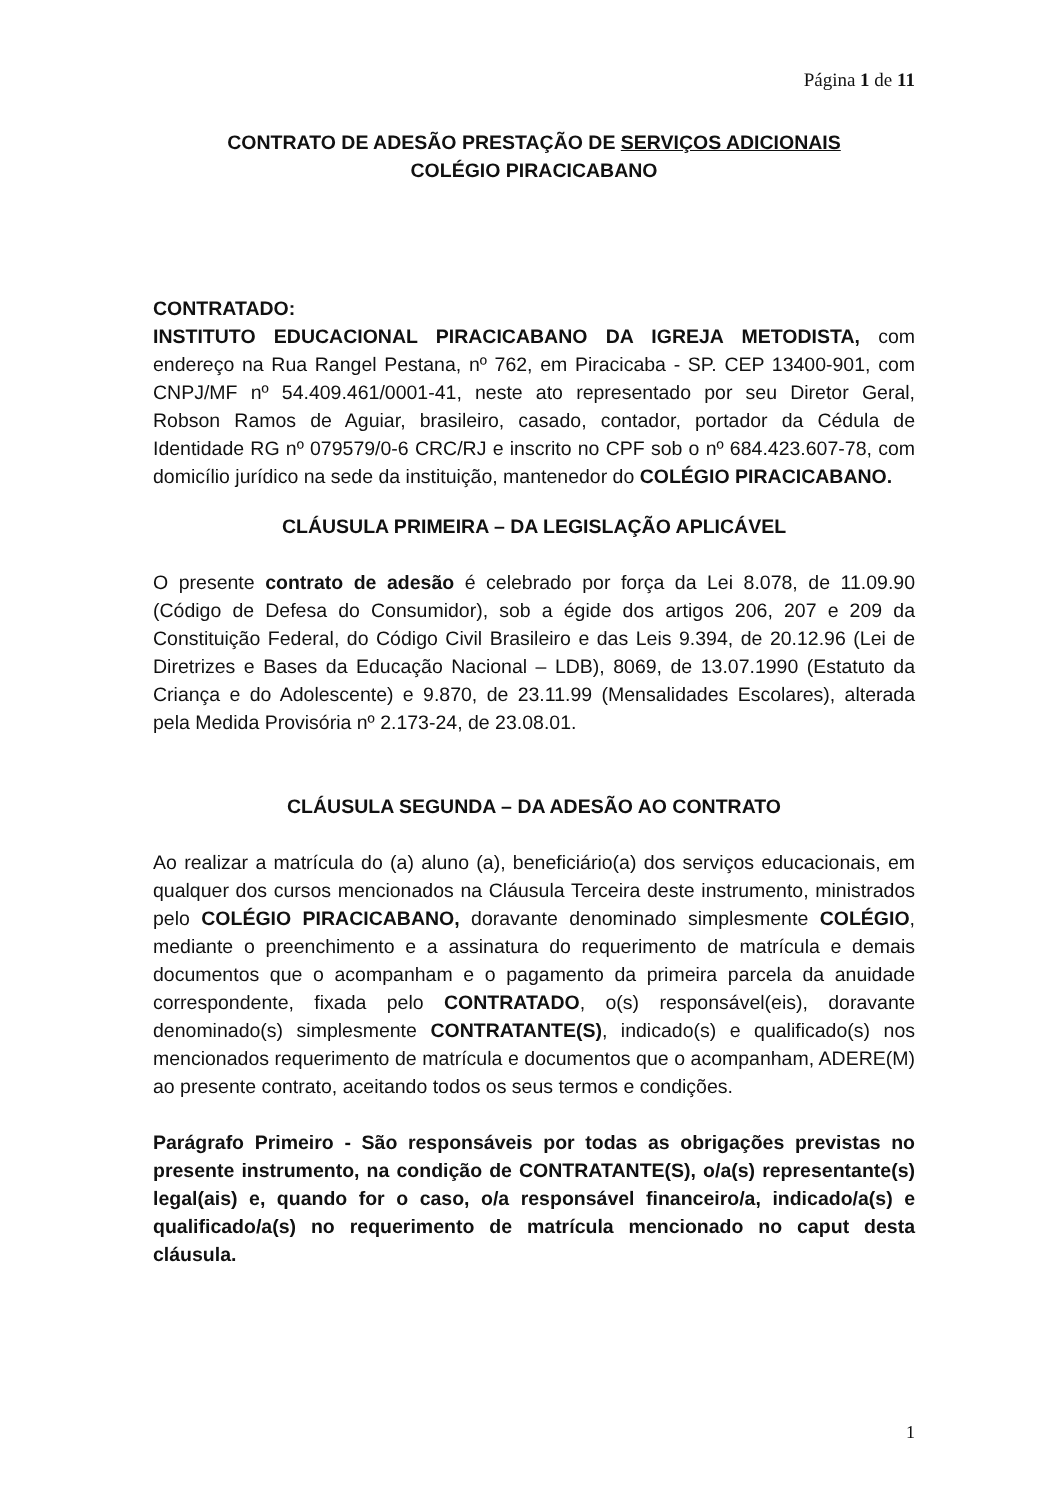Página 1 de 11
CONTRATO DE ADESÃO PRESTAÇÃO DE SERVIÇOS ADICIONAIS
COLÉGIO PIRACICABANO
CONTRATADO:
INSTITUTO EDUCACIONAL PIRACICABANO DA IGREJA METODISTA, com endereço na Rua Rangel Pestana, nº 762, em Piracicaba - SP. CEP 13400-901, com CNPJ/MF nº 54.409.461/0001-41, neste ato representado por seu Diretor Geral, Robson Ramos de Aguiar, brasileiro, casado, contador, portador da Cédula de Identidade RG nº 079579/0-6 CRC/RJ e inscrito no CPF sob o nº 684.423.607-78, com domicílio jurídico na sede da instituição, mantenedor do COLÉGIO PIRACICABANO.
CLÁUSULA PRIMEIRA – DA LEGISLAÇÃO APLICÁVEL
O presente contrato de adesão é celebrado por força da Lei 8.078, de 11.09.90 (Código de Defesa do Consumidor), sob a égide dos artigos 206, 207 e 209 da Constituição Federal, do Código Civil Brasileiro e das Leis 9.394, de 20.12.96 (Lei de Diretrizes e Bases da Educação Nacional – LDB), 8069, de 13.07.1990 (Estatuto da Criança e do Adolescente) e 9.870, de 23.11.99 (Mensalidades Escolares), alterada pela Medida Provisória nº 2.173-24, de 23.08.01.
CLÁUSULA SEGUNDA – DA ADESÃO AO CONTRATO
Ao realizar a matrícula do (a) aluno (a), beneficiário(a) dos serviços educacionais, em qualquer dos cursos mencionados na Cláusula Terceira deste instrumento, ministrados pelo COLÉGIO PIRACICABANO, doravante denominado simplesmente COLÉGIO, mediante o preenchimento e a assinatura do requerimento de matrícula e demais documentos que o acompanham e o pagamento da primeira parcela da anuidade correspondente, fixada pelo CONTRATADO, o(s) responsável(eis), doravante denominado(s) simplesmente CONTRATANTE(S), indicado(s) e qualificado(s) nos mencionados requerimento de matrícula e documentos que o acompanham, ADERE(M) ao presente contrato, aceitando todos os seus termos e condições.
Parágrafo Primeiro - São responsáveis por todas as obrigações previstas no presente instrumento, na condição de CONTRATANTE(S), o/a(s) representante(s) legal(ais) e, quando for o caso, o/a responsável financeiro/a, indicado/a(s) e qualificado/a(s) no requerimento de matrícula mencionado no caput desta cláusula.
1